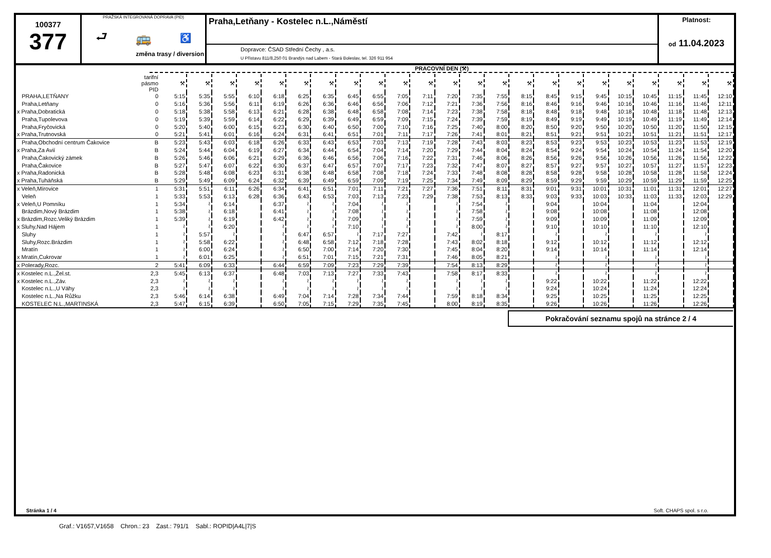100377
377
PRAŽSKÁ INTEGROVANÁ DOPRAVA (PID)
⮐ 🚌 ♿
změna trasy / diversion
Praha,Letňany - Kostelec n.L.,Náměstí
Dopravce: ČSAD Střední Čechy , a.s.
U Přístavu 811/8,250 01 Brandýs nad Labem - Stará Boleslav, tel. 326 911 954
Platnost:
od 11.04.2023
PRACOVNÍ DEN (⚒)
| | tarifní pásmo PID | ⚒ | ⚒ | ⚒ | ⚒ | ⚒ | ⚒ | ⚒ | ⚒ | ⚒ | ⚒ | ⚒ | ⚒ | ⚒ | ⚒ | ⚒ | ⚒ | ⚒ | ⚒ | ⚒ | ⚒ | ⚒ | ⚒ | ⚒ |
| PRAHA,LETŇANY | 0 | 5:15 | 5:35 | 5:55 | 6:10 | 6:18 | 6:25 | 6:35 | 6:45 | 6:55 | 7:05 | 7:11 | 7:20 | 7:35 | 7:55 | 8:15 | 8:45 | 9:15 | 9:45 | 10:15 | 10:45 | 11:15 | 11:45 | 12:10 |
| Praha,Letňany | 0 | 5:16 | 5:36 | 5:56 | 6:11 | 6:19 | 6:26 | 6:36 | 6:46 | 6:56 | 7:06 | 7:12 | 7:21 | 7:36 | 7:56 | 8:16 | 8:46 | 9:16 | 9:46 | 10:16 | 10:46 | 11:16 | 11:46 | 12:11 |
| x Praha,Dobratická | 0 | 5:18 | 5:38 | 5:58 | 6:13 | 6:21 | 6:28 | 6:38 | 6:48 | 6:58 | 7:08 | 7:14 | 7:23 | 7:38 | 7:58 | 8:18 | 8:48 | 9:18 | 9:48 | 10:18 | 10:48 | 11:18 | 11:48 | 12:13 |
| Praha,Tupolevova | 0 | 5:19 | 5:39 | 5:59 | 6:14 | 6:22 | 6:29 | 6:39 | 6:49 | 6:59 | 7:09 | 7:15 | 7:24 | 7:39 | 7:59 | 8:19 | 8:49 | 9:19 | 9:49 | 10:19 | 10:49 | 11:19 | 11:49 | 12:14 |
| Praha,Fryčovická | 0 | 5:20 | 5:40 | 6:00 | 6:15 | 6:23 | 6:30 | 6:40 | 6:50 | 7:00 | 7:10 | 7:16 | 7:25 | 7:40 | 8:00 | 8:20 | 8:50 | 9:20 | 9:50 | 10:20 | 10:50 | 11:20 | 11:50 | 12:15 |
| x Praha,Trutnovská | 0 | 5:21 | 5:41 | 6:01 | 6:16 | 6:24 | 6:31 | 6:41 | 6:51 | 7:01 | 7:11 | 7:17 | 7:26 | 7:41 | 8:01 | 8:21 | 8:51 | 9:21 | 9:51 | 10:21 | 10:51 | 11:21 | 11:51 | 12:17 |
| Praha,Obchodní centrum Čakovice | B | 5:23 | 5:43 | 6:03 | 6:18 | 6:26 | 6:33 | 6:43 | 6:53 | 7:03 | 7:13 | 7:19 | 7:28 | 7:43 | 8:03 | 8:23 | 8:53 | 9:23 | 9:53 | 10:23 | 10:53 | 11:23 | 11:53 | 12:19 |
| x Praha,Za Avií | B | 5:24 | 5:44 | 6:04 | 6:19 | 6:27 | 6:34 | 6:44 | 6:54 | 7:04 | 7:14 | 7:20 | 7:29 | 7:44 | 8:04 | 8:24 | 8:54 | 9:24 | 9:54 | 10:24 | 10:54 | 11:24 | 11:54 | 12:20 |
| Praha,Čakovický zámek | B | 5:26 | 5:46 | 6:06 | 6:21 | 6:29 | 6:36 | 6:46 | 6:56 | 7:06 | 7:16 | 7:22 | 7:31 | 7:46 | 8:06 | 8:26 | 8:56 | 9:26 | 9:56 | 10:26 | 10:56 | 11:26 | 11:56 | 12:22 |
| Praha,Čakovice | B | 5:27 | 5:47 | 6:07 | 6:22 | 6:30 | 6:37 | 6:47 | 6:57 | 7:07 | 7:17 | 7:23 | 7:32 | 7:47 | 8:07 | 8:27 | 8:57 | 9:27 | 9:57 | 10:27 | 10:57 | 11:27 | 11:57 | 12:23 |
| x Praha,Radonická | B | 5:28 | 5:48 | 6:08 | 6:23 | 6:31 | 6:38 | 6:48 | 6:58 | 7:08 | 7:18 | 7:24 | 7:33 | 7:48 | 8:08 | 8:28 | 8:58 | 9:28 | 9:58 | 10:28 | 10:58 | 11:28 | 11:58 | 12:24 |
| x Praha,Tuháňská | B | 5:29 | 5:49 | 6:09 | 6:24 | 6:32 | 6:39 | 6:49 | 6:59 | 7:09 | 7:19 | 7:25 | 7:34 | 7:49 | 8:09 | 8:29 | 8:59 | 9:29 | 9:59 | 10:29 | 10:59 | 11:29 | 11:59 | 12:25 |
| x Veleň,Mírovice | 1 | 5:31 | 5:51 | 6:11 | 6:26 | 6:34 | 6:41 | 6:51 | 7:01 | 7:11 | 7:21 | 7:27 | 7:36 | 7:51 | 8:11 | 8:31 | 9:01 | 9:31 | 10:01 | 10:31 | 11:01 | 11:31 | 12:01 | 12:27 |
| Veleň | 1 | 5:33 | 5:53 | 6:13 | 6:28 | 6:36 | 6:43 | 6:53 | 7:03 | 7:13 | 7:23 | 7:29 | 7:38 | 7:53 | 8:13 | 8:33 | 9:03 | 9:33 | 10:03 | 10:33 | 11:03 | 11:33 | 12:03 | 12:29 |
| x Veleň,U Pomníku | 1 | 5:34 | ≀ | 6:14 | | 6:37 | ≀ | ≀ | 7:04 | ≀ | ≀ | | ≀ | 7:54 | ≀ | | 9:04 | | 10:04 | | 11:04 | | 12:04 | |
| Brázdim,Nový Brázdim | 1 | 5:38 | ≀ | 6:18 | | 6:41 | ≀ | ≀ | 7:08 | ≀ | ≀ | | ≀ | 7:58 | ≀ | | 9:08 | | 10:08 | | 11:08 | | 12:08 | |
| x Brázdim,Rozc.Veliký Brázdim | 1 | 5:39 | ≀ | 6:19 | | 6:42 | ≀ | ≀ | 7:09 | ≀ | ≀ | | ≀ | 7:59 | ≀ | | 9:09 | | 10:09 | | 11:09 | | 12:09 | |
| x Sluhy,Nad Hájem | 1 | ≀ | ≀ | 6:20 | | ≀ | ≀ | ≀ | 7:10 | ≀ | ≀ | | ≀ | 8:00 | ≀ | | 9:10 | | 10:10 | | 11:10 | | 12:10 | |
| Sluhy | 1 | ≀ | 5:57 | ≀ | | ≀ | 6:47 | 6:57 | ≀ | 7:17 | 7:27 | | 7:42 | ≀ | 8:17 | | ≀ | | ≀ | | ≀ | | ≀ | |
| Sluhy,Rozc.Brázdim | 1 | ≀ | 5:58 | 6:22 | | ≀ | 6:48 | 6:58 | 7:12 | 7:18 | 7:28 | | 7:43 | 8:02 | 8:18 | | 9:12 | | 10:12 | | 11:12 | | 12:12 | |
| Mratín | 1 | ≀ | 6:00 | 6:24 | | ≀ | 6:50 | 7:00 | 7:14 | 7:20 | 7:30 | | 7:45 | 8:04 | 8:20 | | 9:14 | | 10:14 | | 11:14 | | 12:14 | |
| x Mratín,Cukrovar | 1 | ≀ | 6:01 | 6:25 | | ≀ | 6:51 | 7:01 | 7:15 | 7:21 | 7:31 | | 7:46 | 8:05 | 8:21 | | ≀ | | ≀ | | ≀ | | ≀ | |
| x Polerady,Rozc. | 2 | 5:41 | 6:09 | 6:33 | | 6:44 | 6:59 | 7:09 | 7:23 | 7:29 | 7:39 | | 7:54 | 8:13 | 8:29 | | ≀ | | ≀ | | ≀ | | ≀ | |
| x Kostelec n.L.,Žel.st. | 2,3 | 5:45 | 6:13 | 6:37 | | 6:48 | 7:03 | 7:13 | 7:27 | 7:33 | 7:43 | | 7:58 | 8:17 | 8:33 | | ≀ | | ≀ | | ≀ | | ≀ | |
| x Kostelec n.L.,Záv. | 2,3 | ≀ | ≀ | ≀ | | ≀ | ≀ | ≀ | ≀ | ≀ | ≀ | | ≀ | ≀ | ≀ | | 9:22 | | 10:22 | | 11:22 | | 12:22 | |
| Kostelec n.L.,U Váhy | 2,3 | ≀ | ≀ | ≀ | | ≀ | ≀ | ≀ | ≀ | ≀ | ≀ | | ≀ | ≀ | ≀ | | 9:24 | | 10:24 | | 11:24 | | 12:24 | |
| Kostelec n.L.,Na Růžku | 2,3 | 5:46 | 6:14 | 6:38 | | 6:49 | 7:04 | 7:14 | 7:28 | 7:34 | 7:44 | | 7:59 | 8:18 | 8:34 | | 9:25 | | 10:25 | | 11:25 | | 12:25 | |
| KOSTELEC N.L.,MARTINSKÁ | 2,3 | 5:47 | 6:15 | 6:39 | | 6:50 | 7:05 | 7:15 | 7:29 | 7:35 | 7:45 | | 8:00 | 8:19 | 8:35 | | 9:26 | | 10:26 | | 11:26 | | 12:26 | |
Pokračování seznamu spojů na stránce 2 / 4
Stránka 1 / 4 Soft. CHAPS spol. s r.o.
Graf.: V1657,V1658 Chron.: 23 Zast.: 791/1 Sabl.: ROPID|A4L|7|S